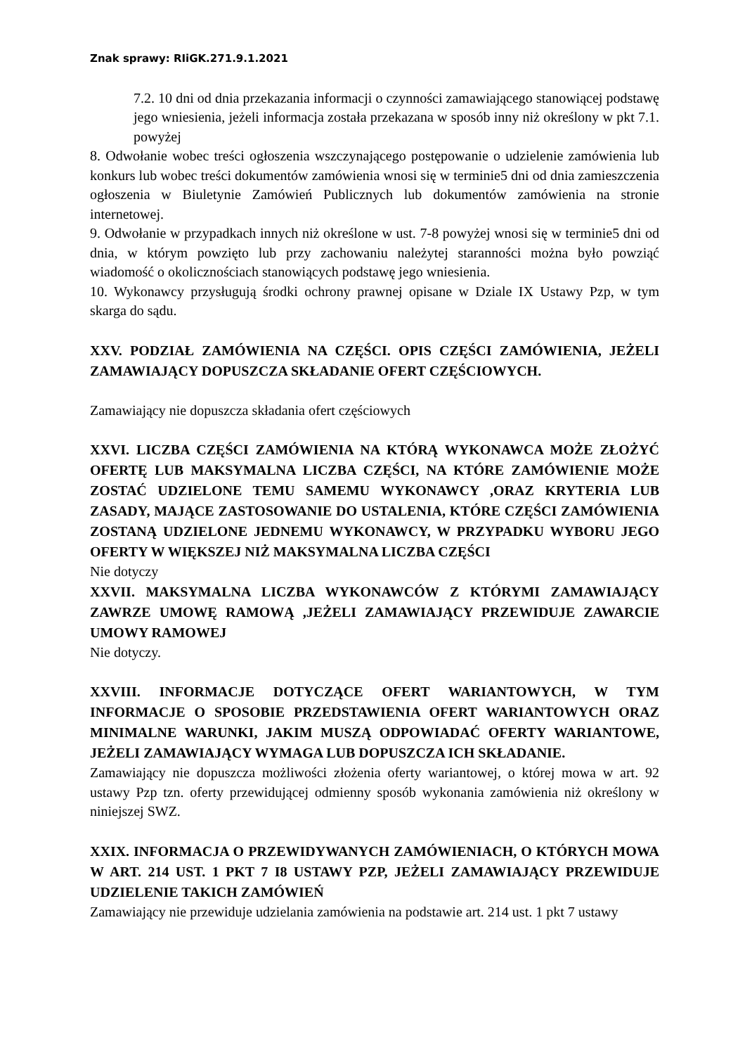Znak sprawy: RIiGK.271.9.1.2021
7.2. 10 dni od dnia przekazania informacji o czynności zamawiającego stanowiącej podstawę jego wniesienia, jeżeli informacja została przekazana w sposób inny niż określony w pkt 7.1. powyżej
8. Odwołanie wobec treści ogłoszenia wszczynającego postępowanie o udzielenie zamówienia lub konkurs lub wobec treści dokumentów zamówienia wnosi się w terminie5 dni od dnia zamieszczenia ogłoszenia w Biuletynie Zamówień Publicznych lub dokumentów zamówienia na stronie internetowej.
9. Odwołanie w przypadkach innych niż określone w ust. 7-8 powyżej wnosi się w terminie5 dni od dnia, w którym powzięto lub przy zachowaniu należytej staranności można było powziąć wiadomość o okolicznościach stanowiących podstawę jego wniesienia.
10. Wykonawcy przysługują środki ochrony prawnej opisane w Dziale IX Ustawy Pzp, w tym skarga do sądu.
XXV. PODZIAŁ ZAMÓWIENIA NA CZĘŚCI. OPIS CZĘŚCI ZAMÓWIENIA, JEŻELI ZAMAWIAJĄCY DOPUSZCZA SKŁADANIE OFERT CZĘŚCIOWYCH.
Zamawiający nie dopuszcza składania ofert częściowych
XXVI. LICZBA CZĘŚCI ZAMÓWIENIA NA KTÓRĄ WYKONAWCA MOŻE ZŁOŻYĆ OFERTĘ LUB MAKSYMALNA LICZBA CZĘŚCI, NA KTÓRE ZAMÓWIENIE MOŻE ZOSTAĆ UDZIELONE TEMU SAMEMU WYKONAWCY ,ORAZ KRYTERIA LUB ZASADY, MAJĄCE ZASTOSOWANIE DO USTALENIA, KTÓRE CZĘŚCI ZAMÓWIENIA ZOSTANĄ UDZIELONE JEDNEMU WYKONAWCY, W PRZYPADKU WYBORU JEGO OFERTY W WIĘKSZEJ NIŻ MAKSYMALNA LICZBA CZĘŚCI
Nie dotyczy
XXVII. MAKSYMALNA LICZBA WYKONAWCÓW Z KTÓRYMI ZAMAWIAJĄCY ZAWRZE UMOWĘ RAMOWĄ ,JEŻELI ZAMAWIAJĄCY PRZEWIDUJE ZAWARCIE UMOWY RAMOWEJ
Nie dotyczy.
XXVIII. INFORMACJE DOTYCZĄCE OFERT WARIANTOWYCH, W TYM INFORMACJE O SPOSOBIE PRZEDSTAWIENIA OFERT WARIANTOWYCH ORAZ MINIMALNE WARUNKI, JAKIM MUSZĄ ODPOWIADAĆ OFERTY WARIANTOWE, JEŻELI ZAMAWIAJĄCY WYMAGA LUB DOPUSZCZA ICH SKŁADANIE.
Zamawiający nie dopuszcza możliwości złożenia oferty wariantowej, o której mowa w art. 92 ustawy Pzp tzn. oferty przewidującej odmienny sposób wykonania zamówienia niż określony w niniejszej SWZ.
XXIX. INFORMACJA O PRZEWIDYWANYCH ZAMÓWIENIACH, O KTÓRYCH MOWA W ART. 214 UST. 1 PKT 7 I8 USTAWY PZP, JEŻELI ZAMAWIAJĄCY PRZEWIDUJE UDZIELENIE TAKICH ZAMÓWIEŃ
Zamawiający nie przewiduje udzielania zamówienia na podstawie art. 214 ust. 1 pkt 7 ustawy